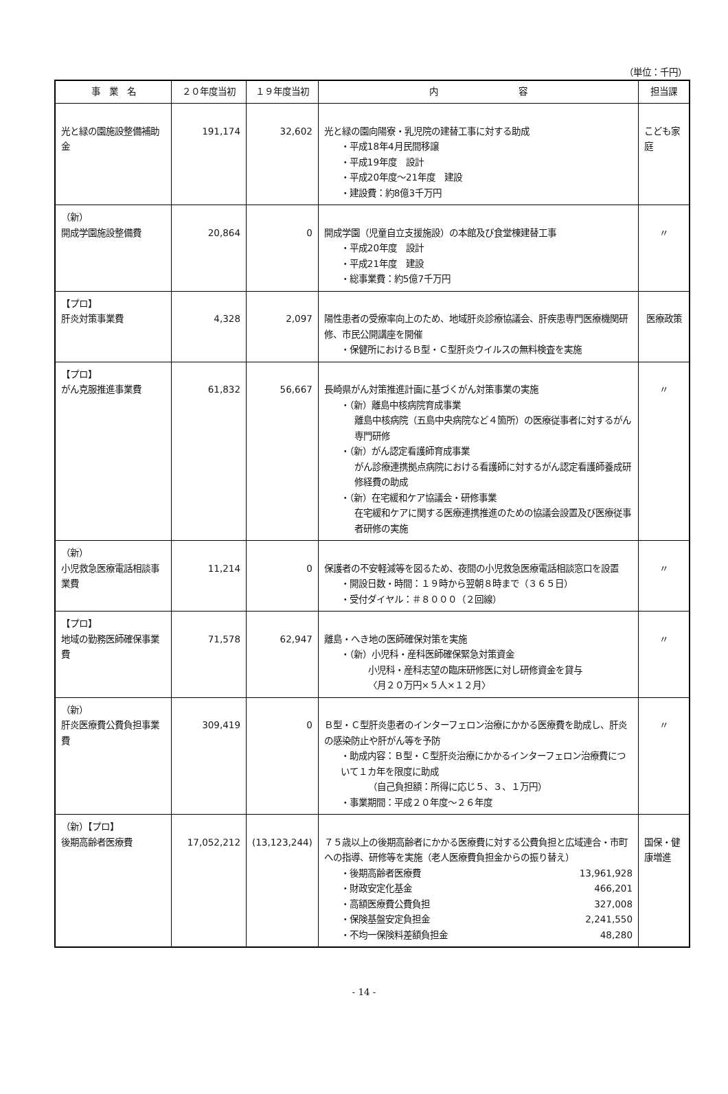（単位：千円）
| 事 業 名 | ２０年度当初 | １９年度当初 | 内 容 | 担当課 |
| --- | --- | --- | --- | --- |
| 光と緑の園施設整備補助金 | 191,174 | 32,602 | 光と緑の園向陽寮・乳児院の建替工事に対する助成 ・平成18年4月民間移譲 ・平成19年度 設計 ・平成20年度～21年度 建設 ・建設費：約8億3千万円 | こども家庭 |
| （新） 開成学園施設整備費 | 20,864 | 0 | 開成学園（児童自立支援施設）の本館及び食堂棟建替工事 ・平成20年度 設計 ・平成21年度 建設 ・総事業費：約5億7千万円 | 〃 |
| 【プロ】 肝炎対策事業費 | 4,328 | 2,097 | 陽性患者の受療率向上のため、地域肝炎診療協議会、肝疾患専門医療機関研修、市民公開講座を開催 ・保健所におけるＢ型・Ｃ型肝炎ウイルスの無料検査を実施 | 医療政策 |
| 【プロ】 がん克服推進事業費 | 61,832 | 56,667 | 長崎県がん対策推進計画に基づくがん対策事業の実施 ・（新）離島中核病院育成事業 離島中核病院（五島中央病院など４箇所）の医療従事者に対するがん専門研修 ・（新）がん認定看護師育成事業 がん診療連携拠点病院における看護師に対するがん認定看護師養成研修経費の助成 ・（新）在宅緩和ケア協議会・研修事業 在宅緩和ケアに関する医療連携推進のための協議会設置及び医療従事者研修の実施 | 〃 |
| （新） 小児救急医療電話相談事業費 | 11,214 | 0 | 保護者の不安軽減等を図るため、夜間の小児救急医療電話相談窓口を設置 ・開設日数・時間：１９時から翌朝８時まで（３６５日） ・受付ダイヤル：＃８０００（２回線） | 〃 |
| 【プロ】 地域の勤務医師確保事業費 | 71,578 | 62,947 | 離島・へき地の医師確保対策を実施 ・（新）小児科・産科医師確保緊急対策資金 小児科・産科志望の臨床研修医に対し研修資金を貸与 〈月２０万円×５人×１２月〉 | 〃 |
| （新） 肝炎医療費公費負担事業費 | 309,419 | 0 | Ｂ型・Ｃ型肝炎患者のインターフェロン治療にかかる医療費を助成し、肝炎の感染防止や肝がん等を予防 ・助成内容：Ｂ型・Ｃ型肝炎治療にかかるインターフェロン治療費について１カ年を限度に助成 （自己負担額：所得に応じ５、３、１万円） ・事業期間：平成２０年度～２６年度 | 〃 |
| （新）【プロ】 後期高齢者医療費 | 17,052,212 | (13,123,244) | ７５歳以上の後期高齢者にかかる医療費に対する公費負担と広域連合・市町への指導、研修等を実施（老人医療費負担金からの振り替え） ・後期高齢者医療費 13,961,928 ・財政安定化基金 466,201 ・高額医療費公費負担 327,008 ・保険基盤安定負担金 2,241,550 ・不均一保険料差額負担金 48,280 | 国保・健康増進 |
- 14 -